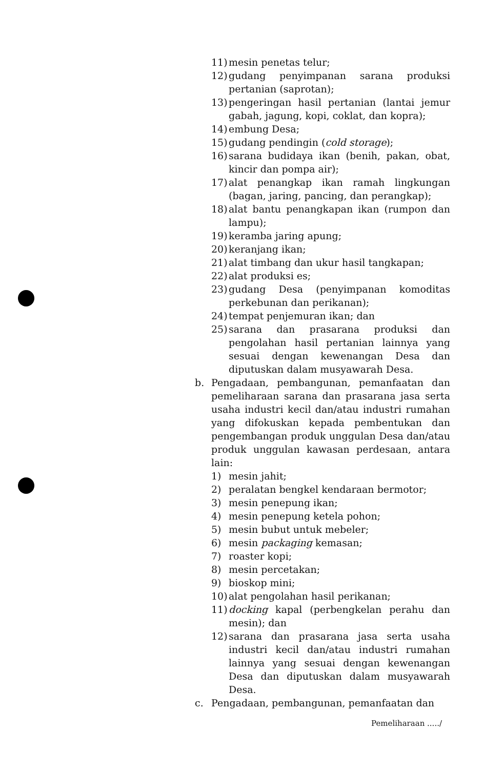11) mesin penetas telur;
12) gudang penyimpanan sarana produksi pertanian (saprotan);
13) pengeringan hasil pertanian (lantai jemur gabah, jagung, kopi, coklat, dan kopra);
14) embung Desa;
15) gudang pendingin (cold storage);
16) sarana budidaya ikan (benih, pakan, obat, kincir dan pompa air);
17) alat penangkap ikan ramah lingkungan (bagan, jaring, pancing, dan perangkap);
18) alat bantu penangkapan ikan (rumpon dan lampu);
19) keramba jaring apung;
20) keranjang ikan;
21) alat timbang dan ukur hasil tangkapan;
22) alat produksi es;
23) gudang Desa (penyimpanan komoditas perkebunan dan perikanan);
24) tempat penjemuran ikan; dan
25) sarana dan prasarana produksi dan pengolahan hasil pertanian lainnya yang sesuai dengan kewenangan Desa dan diputuskan dalam musyawarah Desa.
b. Pengadaan, pembangunan, pemanfaatan dan pemeliharaan sarana dan prasarana jasa serta usaha industri kecil dan/atau industri rumahan yang difokuskan kepada pembentukan dan pengembangan produk unggulan Desa dan/atau produk unggulan kawasan perdesaan, antara lain:
1) mesin jahit;
2) peralatan bengkel kendaraan bermotor;
3) mesin penepung ikan;
4) mesin penepung ketela pohon;
5) mesin bubut untuk mebeler;
6) mesin packaging kemasan;
7) roaster kopi;
8) mesin percetakan;
9) bioskop mini;
10) alat pengolahan hasil perikanan;
11) docking kapal (perbengkelan perahu dan mesin); dan
12) sarana dan prasarana jasa serta usaha industri kecil dan/atau industri rumahan lainnya yang sesuai dengan kewenangan Desa dan diputuskan dalam musyawarah Desa.
c. Pengadaan, pembangunan, pemanfaatan dan
Pemeliharaan ...../